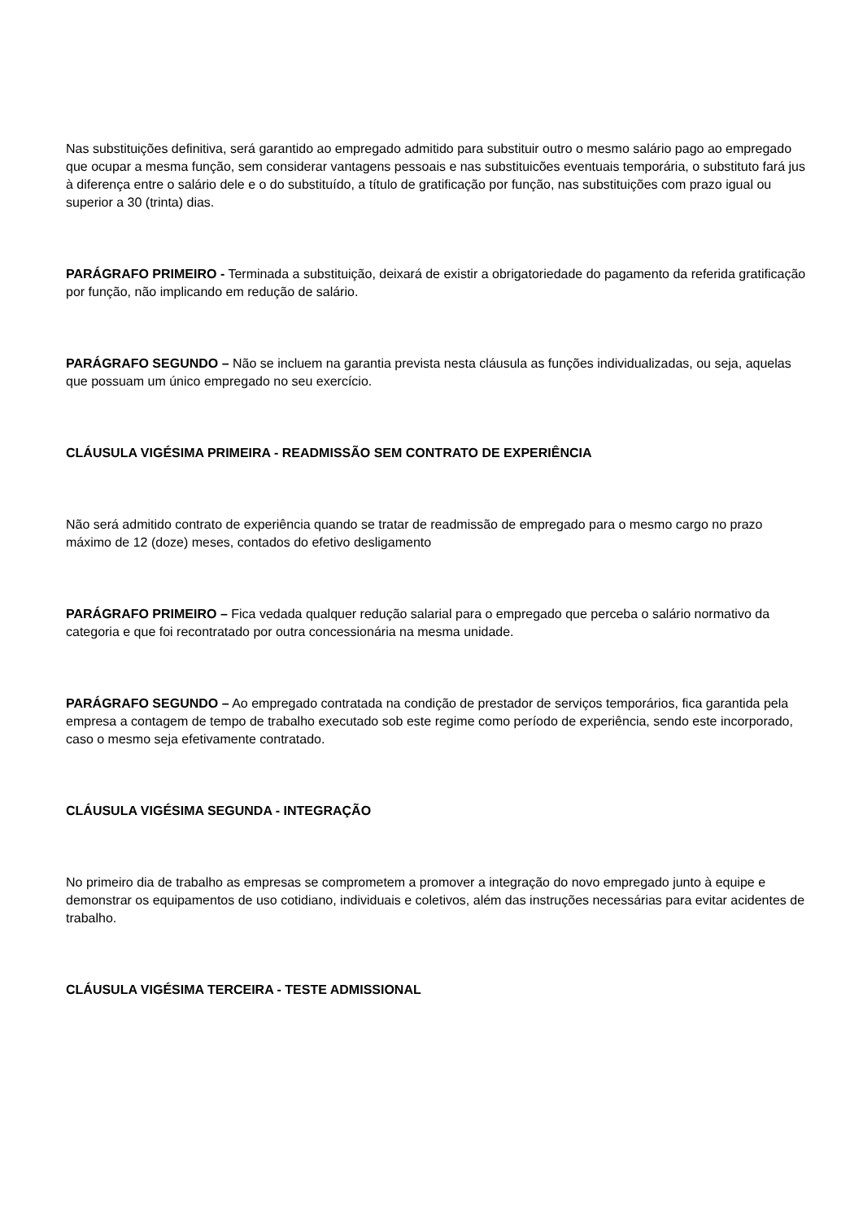Nas substituições definitiva, será garantido ao empregado admitido para substituir outro o mesmo salário pago ao empregado que ocupar a mesma função, sem considerar vantagens pessoais e nas substituicões eventuais temporária, o substituto fará jus à diferença entre o salário dele e o do substituído, a título de gratificação por função, nas substituições com prazo igual ou superior a 30 (trinta) dias.
PARÁGRAFO PRIMEIRO - Terminada a substituição, deixará de existir a obrigatoriedade do pagamento da referida gratificação por função, não implicando em redução de salário.
PARÁGRAFO SEGUNDO – Não se incluem na garantia prevista nesta cláusula as funções individualizadas, ou seja, aquelas que possuam um único empregado no seu exercício.
CLÁUSULA VIGÉSIMA PRIMEIRA - READMISSÃO SEM CONTRATO DE EXPERIÊNCIA
Não será admitido contrato de experiência quando se tratar de readmissão de empregado para o mesmo cargo no prazo máximo de 12 (doze) meses, contados do efetivo desligamento
PARÁGRAFO PRIMEIRO – Fica vedada qualquer redução salarial para o empregado que perceba o salário normativo da categoria e que foi recontratado por outra concessionária na mesma unidade.
PARÁGRAFO SEGUNDO – Ao empregado contratada na condição de prestador de serviços temporários, fica garantida pela empresa a contagem de tempo de trabalho executado sob este regime como período de experiência, sendo este incorporado, caso o mesmo seja efetivamente contratado.
CLÁUSULA VIGÉSIMA SEGUNDA - INTEGRAÇÃO
No primeiro dia de trabalho as empresas se comprometem a promover a integração do novo empregado junto à equipe e demonstrar os equipamentos de uso cotidiano, individuais e coletivos, além das instruções necessárias para evitar acidentes de trabalho.
CLÁUSULA VIGÉSIMA TERCEIRA - TESTE ADMISSIONAL